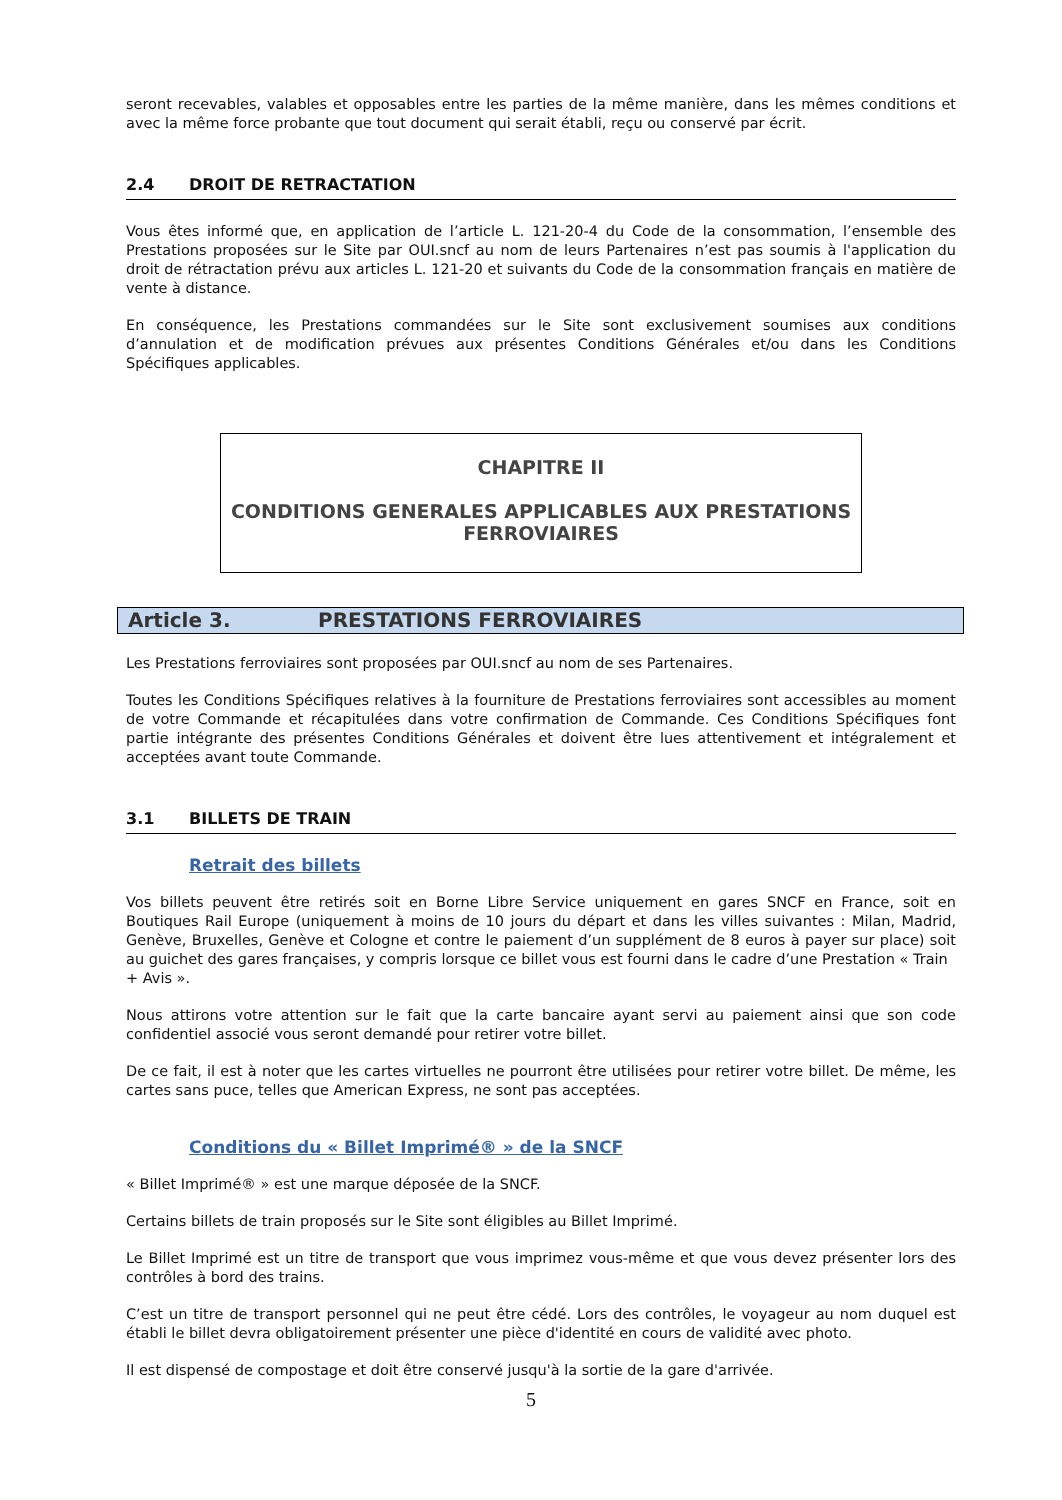seront recevables, valables et opposables entre les parties de la même manière, dans les mêmes conditions et avec la même force probante que tout document qui serait établi, reçu ou conservé par écrit.
2.4 DROIT DE RETRACTATION
Vous êtes informé que, en application de l’article L. 121-20-4 du Code de la consommation, l’ensemble des Prestations proposées sur le Site par OUI.sncf au nom de leurs Partenaires n’est pas soumis à l'application du droit de rétractation prévu aux articles L. 121-20 et suivants du Code de la consommation français en matière de vente à distance.
En conséquence, les Prestations commandées sur le Site sont exclusivement soumises aux conditions d’annulation et de modification prévues aux présentes Conditions Générales et/ou dans les Conditions Spécifiques applicables.
CHAPITRE II
CONDITIONS GENERALES APPLICABLES AUX PRESTATIONS
FERROVIAIRES
Article 3. PRESTATIONS FERROVIAIRES
Les Prestations ferroviaires sont proposées par OUI.sncf au nom de ses Partenaires.
Toutes les Conditions Spécifiques relatives à la fourniture de Prestations ferroviaires sont accessibles au moment de votre Commande et récapitulées dans votre confirmation de Commande. Ces Conditions Spécifiques font partie intégrante des présentes Conditions Générales et doivent être lues attentivement et intégralement et acceptées avant toute Commande.
3.1 BILLETS DE TRAIN
Retrait des billets
Vos billets peuvent être retirés soit en Borne Libre Service uniquement en gares SNCF en France, soit en Boutiques Rail Europe (uniquement à moins de 10 jours du départ et dans les villes suivantes : Milan, Madrid, Genève, Bruxelles, Genève et Cologne et contre le paiement d’un supplément de 8 euros à payer sur place) soit au guichet des gares françaises, y compris lorsque ce billet vous est fourni dans le cadre d’une Prestation « Train
+ Avis ».
Nous attirons votre attention sur le fait que la carte bancaire ayant servi au paiement ainsi que son code confidentiel associé vous seront demandé pour retirer votre billet.
De ce fait, il est à noter que les cartes virtuelles ne pourront être utilisées pour retirer votre billet. De même, les cartes sans puce, telles que American Express, ne sont pas acceptées.
Conditions du « Billet Imprimé® » de la SNCF
« Billet Imprimé® » est une marque déposée de la SNCF.
Certains billets de train proposés sur le Site sont éligibles au Billet Imprimé.
Le Billet Imprimé est un titre de transport que vous imprimez vous-même et que vous devez présenter lors des contrôles à bord des trains.
C’est un titre de transport personnel qui ne peut être cédé. Lors des contrôles, le voyageur au nom duquel est établi le billet devra obligatoirement présenter une pièce d'identité en cours de validité avec photo.
Il est dispensé de compostage et doit être conservé jusqu'à la sortie de la gare d'arrivée.
5